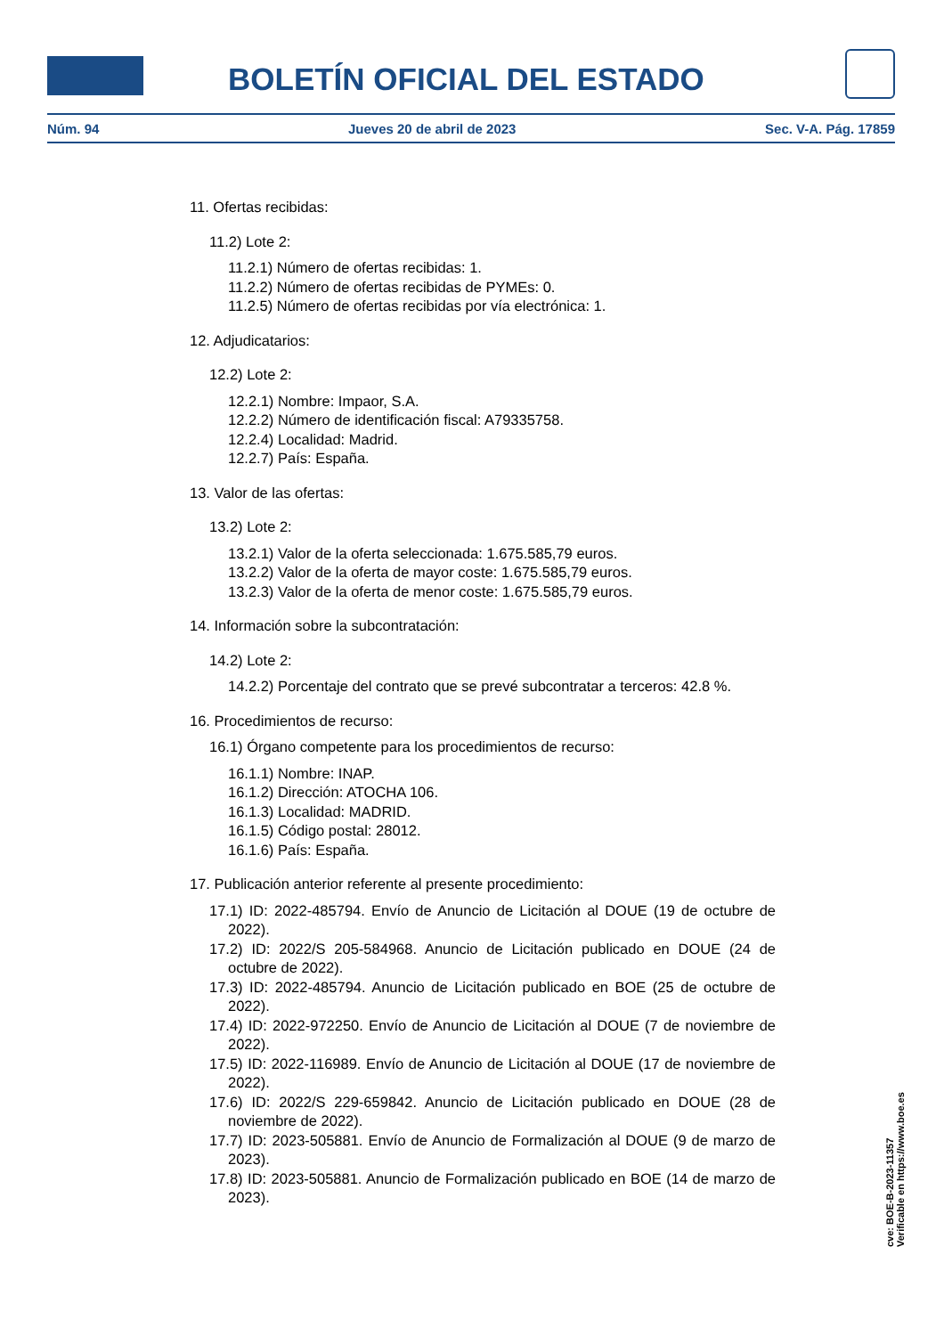BOLETÍN OFICIAL DEL ESTADO
Núm. 94 Jueves 20 de abril de 2023 Sec. V-A. Pág. 17859
11. Ofertas recibidas:
11.2) Lote 2:
11.2.1) Número de ofertas recibidas: 1.
11.2.2) Número de ofertas recibidas de PYMEs: 0.
11.2.5) Número de ofertas recibidas por vía electrónica: 1.
12. Adjudicatarios:
12.2) Lote 2:
12.2.1) Nombre: Impaor, S.A.
12.2.2) Número de identificación fiscal: A79335758.
12.2.4) Localidad: Madrid.
12.2.7) País: España.
13. Valor de las ofertas:
13.2) Lote 2:
13.2.1) Valor de la oferta seleccionada: 1.675.585,79 euros.
13.2.2) Valor de la oferta de mayor coste: 1.675.585,79 euros.
13.2.3) Valor de la oferta de menor coste: 1.675.585,79 euros.
14. Información sobre la subcontratación:
14.2) Lote 2:
14.2.2) Porcentaje del contrato que se prevé subcontratar a terceros: 42.8 %.
16. Procedimientos de recurso:
16.1) Órgano competente para los procedimientos de recurso:
16.1.1) Nombre: INAP.
16.1.2) Dirección: ATOCHA 106.
16.1.3) Localidad: MADRID.
16.1.5) Código postal: 28012.
16.1.6) País: España.
17. Publicación anterior referente al presente procedimiento:
17.1) ID: 2022-485794. Envío de Anuncio de Licitación al DOUE (19 de octubre de 2022).
17.2) ID: 2022/S 205-584968. Anuncio de Licitación publicado en DOUE (24 de octubre de 2022).
17.3) ID: 2022-485794. Anuncio de Licitación publicado en BOE (25 de octubre de 2022).
17.4) ID: 2022-972250. Envío de Anuncio de Licitación al DOUE (7 de noviembre de 2022).
17.5) ID: 2022-116989. Envío de Anuncio de Licitación al DOUE (17 de noviembre de 2022).
17.6) ID: 2022/S 229-659842. Anuncio de Licitación publicado en DOUE (28 de noviembre de 2022).
17.7) ID: 2023-505881. Envío de Anuncio de Formalización al DOUE (9 de marzo de 2023).
17.8) ID: 2023-505881. Anuncio de Formalización publicado en BOE (14 de marzo de 2023).
cve: BOE-B-2023-11357
Verificable en https://www.boe.es